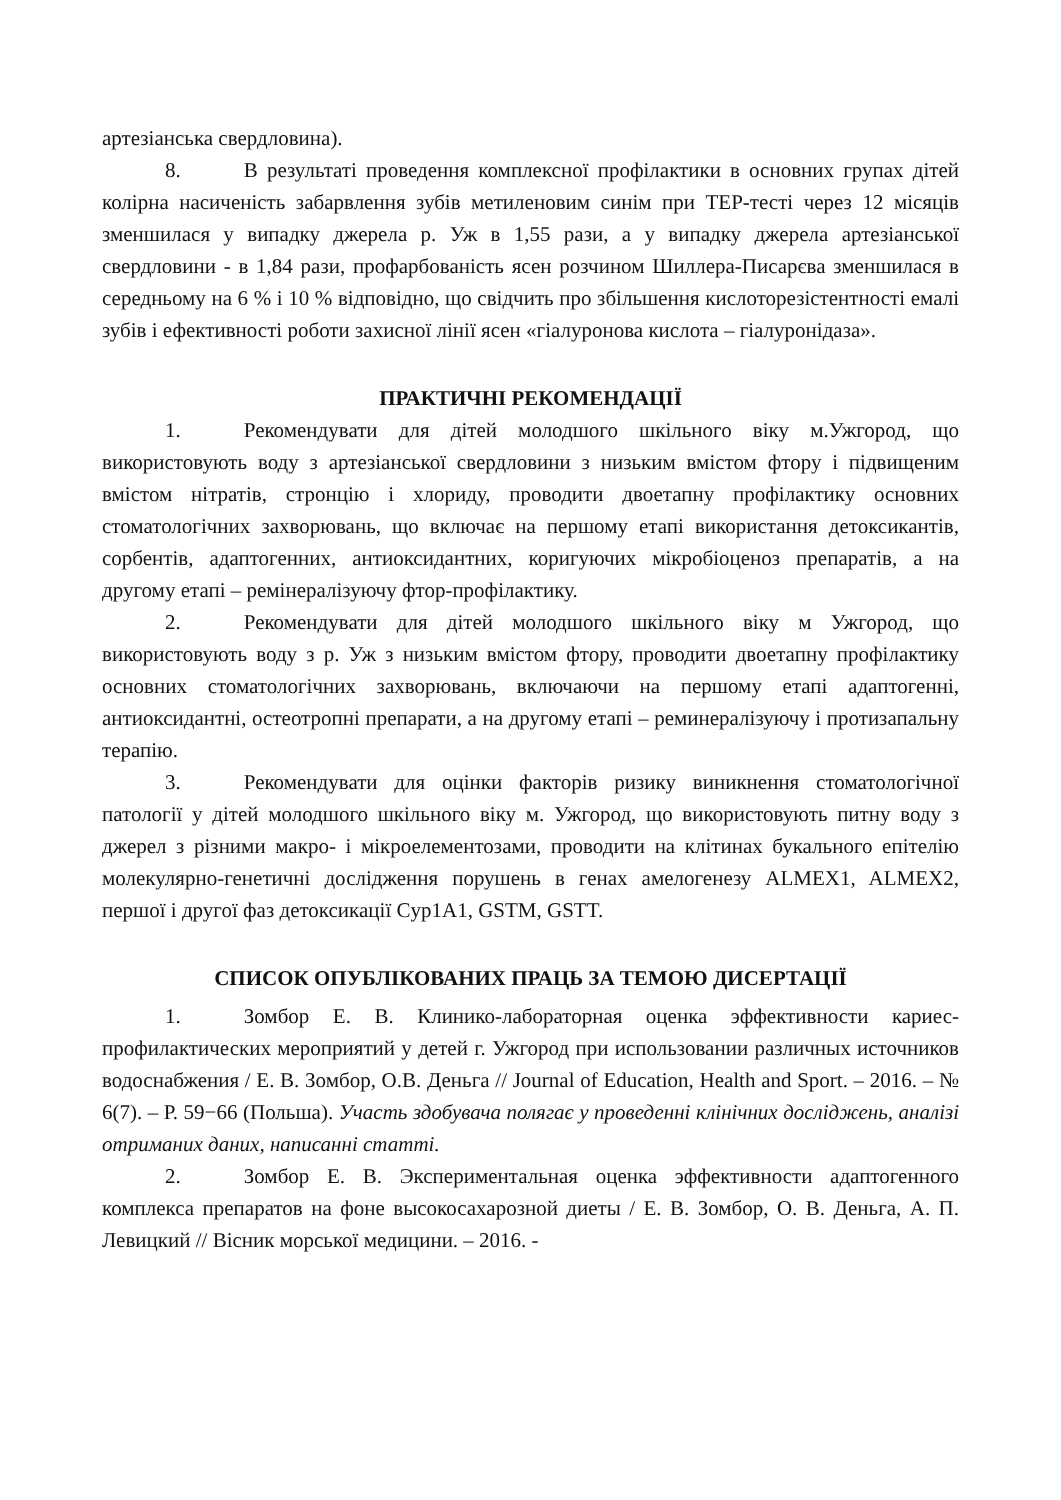артезіанська свердловина).
8. В результаті проведення комплексної профілактики в основних групах дітей колірна насиченість забарвлення зубів метиленовим синім при ТЕР-тесті через 12 місяців зменшилася у випадку джерела р. Уж в 1,55 рази, а у випадку джерела артезіанської свердловини - в 1,84 рази, профарбованість ясен розчином Шиллера-Писарєва зменшилася в середньому на 6 % і 10 % відповідно, що свідчить про збільшення кислоторезістентності емалі зубів і ефективності роботи захисної лінії ясен «гіалуронова кислота – гіалуронідаза».
ПРАКТИЧНІ РЕКОМЕНДАЦІЇ
1. Рекомендувати для дітей молодшого шкільного віку м.Ужгород, що використовують воду з артезіанської свердловини з низьким вмістом фтору і підвищеним вмістом нітратів, стронцію і хлориду, проводити двоетапну профілактику основних стоматологічних захворювань, що включає на першому етапі використання детоксикантів, сорбентів, адаптогенних, антиоксидантних, коригуючих мікробіоценоз препаратів, а на другому етапі – ремінералізуючу фтор-профілактику.
2. Рекомендувати для дітей молодшого шкільного віку м Ужгород, що використовують воду з р. Уж з низьким вмістом фтору, проводити двоетапну профілактику основних стоматологічних захворювань, включаючи на першому етапі адаптогенні, антиоксидантні, остеотропні препарати, а на другому етапі – реминералізуючу і протизапальну терапію.
3. Рекомендувати для оцінки факторів ризику виникнення стоматологічної патології у дітей молодшого шкільного віку м. Ужгород, що використовують питну воду з джерел з різними макро- і мікроелементозами, проводити на клітинах букального епітелію молекулярно-генетичні дослідження порушень в генах амелогенезу ALMEX1, ALMEX2, першої і другої фаз детоксикації Cyp1A1, GSTM, GSTT.
СПИСОК ОПУБЛІКОВАНИХ ПРАЦЬ ЗА ТЕМОЮ ДИСЕРТАЦІЇ
1. Зомбор Е. В. Клинико-лабораторная оценка эффективности кариес-профилактических мероприятий у детей г. Ужгород при использовании различных источников водоснабжения / Е. В. Зомбор, О.В. Деньга // Journal of Education, Health and Sport. – 2016. – № 6(7). – Р. 59−66 (Польша). Участь здобувача полягає у проведенні клінічних досліджень, аналізі отриманих даних, написанні статті.
2. Зомбор Е. В. Экспериментальная оценка эффективности адаптогенного комплекса препаратов на фоне высокосахарозной диеты / Е. В. Зомбор, О. В. Деньга, А. П. Левицкий // Вісник морської медицини. – 2016. -